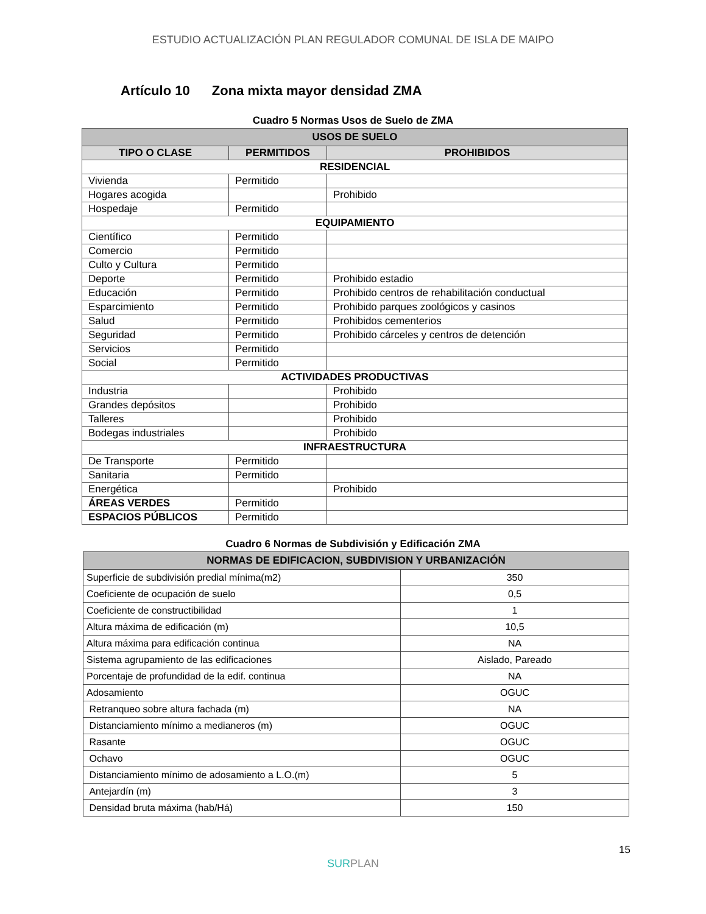ESTUDIO ACTUALIZACIÓN PLAN REGULADOR COMUNAL DE ISLA DE MAIPO
Artículo 10 Zona mixta mayor densidad ZMA
Cuadro 5 Normas Usos de Suelo de ZMA
| USOS DE SUELO | | |
| --- | --- | --- |
| TIPO O CLASE | PERMITIDOS | PROHIBIDOS |
| RESIDENCIAL | | |
| Vivienda | Permitido | |
| Hogares acogida | | Prohibido |
| Hospedaje | Permitido | |
| EQUIPAMIENTO | | |
| Científico | Permitido | |
| Comercio | Permitido | |
| Culto y Cultura | Permitido | |
| Deporte | Permitido | Prohibido estadio |
| Educación | Permitido | Prohibido centros de rehabilitación conductual |
| Esparcimiento | Permitido | Prohibido parques zoológicos y casinos |
| Salud | Permitido | Prohibidos cementerios |
| Seguridad | Permitido | Prohibido cárceles y centros de detención |
| Servicios | Permitido | |
| Social | Permitido | |
| ACTIVIDADES PRODUCTIVAS | | |
| Industria | | Prohibido |
| Grandes depósitos | | Prohibido |
| Talleres | | Prohibido |
| Bodegas industriales | | Prohibido |
| INFRAESTRUCTURA | | |
| De Transporte | Permitido | |
| Sanitaria | Permitido | |
| Energética | | Prohibido |
| ÁREAS VERDES | Permitido | |
| ESPACIOS PÚBLICOS | Permitido | |
Cuadro 6 Normas de Subdivisión y Edificación ZMA
| NORMAS DE EDIFICACION, SUBDIVISION Y URBANIZACIÓN | |
| --- | --- |
| Superficie de subdivisión predial mínima(m2) | 350 |
| Coeficiente de ocupación de suelo | 0,5 |
| Coeficiente de constructibilidad | 1 |
| Altura máxima de edificación (m) | 10,5 |
| Altura máxima para edificación continua | NA |
| Sistema agrupamiento de las edificaciones | Aislado, Pareado |
| Porcentaje de profundidad de la edif. continua | NA |
| Adosamiento | OGUC |
| Retranqueo sobre altura fachada (m) | NA |
| Distanciamiento mínimo a medianeros (m) | OGUC |
| Rasante | OGUC |
| Ochavo | OGUC |
| Distanciamiento mínimo de adosamiento a L.O.(m) | 5 |
| Antejardín (m) | 3 |
| Densidad bruta máxima (hab/Há) | 150 |
15
SURPLAN